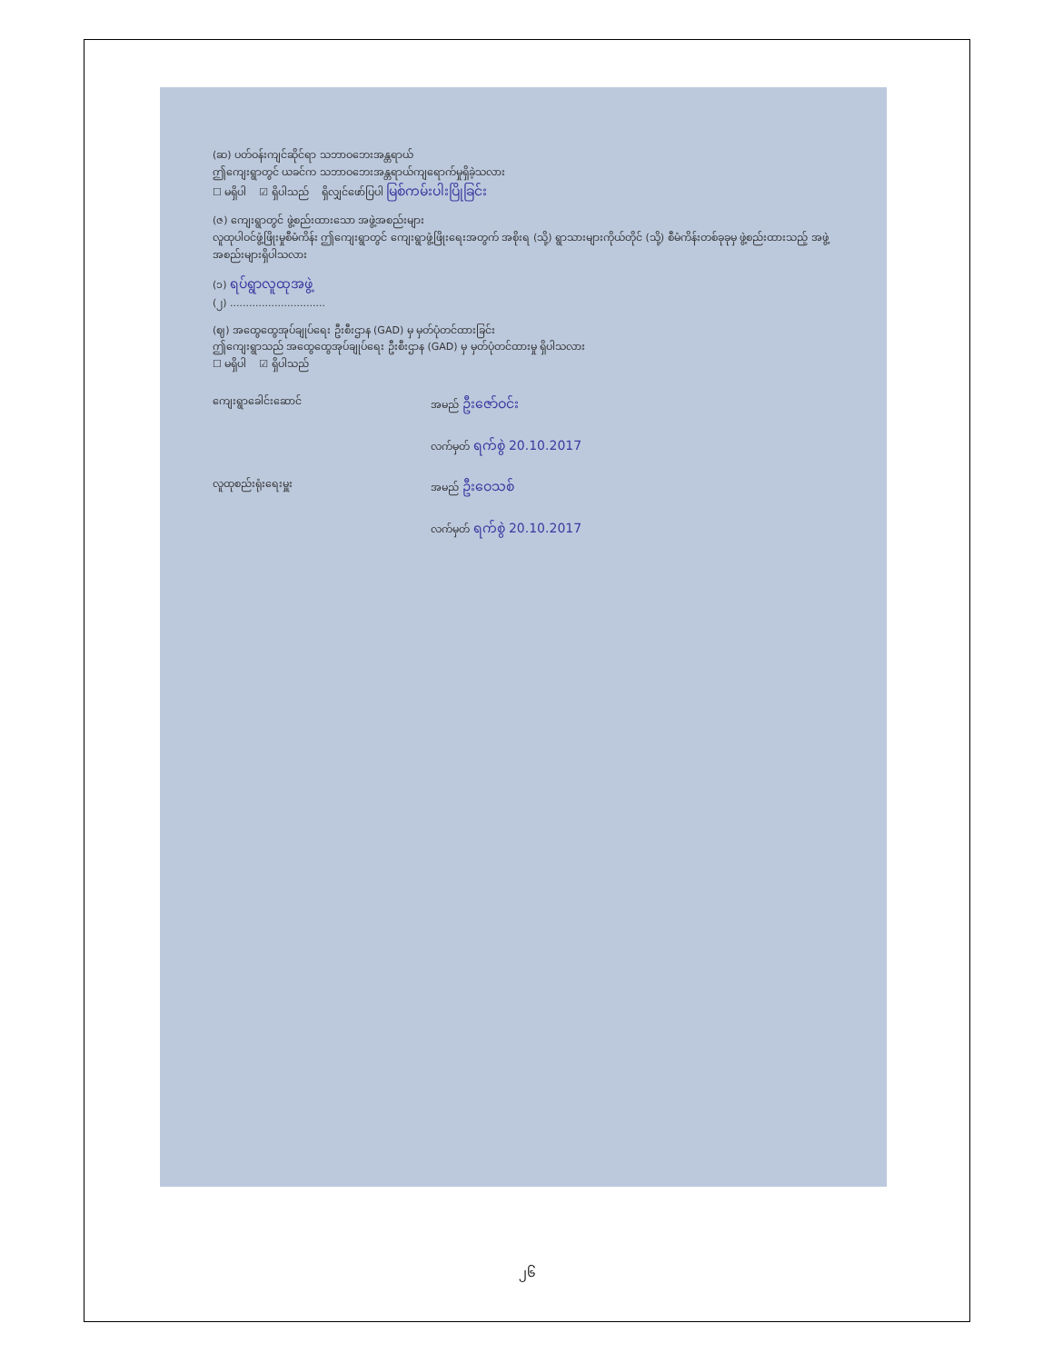(ဆ) ပတ်ဝန်းကျင်ဆိုင်ရာ သဘာဝဘေးအန္တရာယ်
ဤကျေးရွာတွင် ယခင်က သဘာဝဘေးအန္တရာယ်ကျရောက်မှုရှိခဲ့သလား
☐ မရှိပါ ☑ ရှိပါသည် ရှိလျှင်ဖော်ပြပါ မြစ်ကမ်းပါးပြိုခြင်း
(ဇ) ကျေးရွာတွင် ဖွဲ့စည်းထားသော အဖွဲ့အစည်းများ
လူထုပါဝင်ဖွံ့ဖြိုးမှုစီမံကိန်း ဤကျေးရွာတွင် ကျေးရွာဖွံ့ဖြိုးရေးအတွက် အစိုးရ (သို့) ရွာသားများကိုယ်တိုင် (သို့) စီမံကိန်းတစ်ခုခုမှ ဖွဲ့စည်းထားသည့် အဖွဲ့အစည်းများရှိပါသလား
(၁) ရပ်ရွာလူထုအဖွဲ့
(၂) ..............................
(ဈ) အထွေထွေအုပ်ချုပ်ရေး ဦးစီးဌာန (GAD) မှ မှတ်ပုံတင်ထားခြင်း
ဤကျေးရွာသည် အထွေထွေအုပ်ချုပ်ရေး ဦးစီးဌာန (GAD) မှ မှတ်ပုံတင်ထားမှု ရှိပါသလား
☐ မရှိပါ ☑ ရှိပါသည်
ကျေးရွာခေါင်းဆောင် အမည် ဦးဇော်ဝင်း
လက်မှတ် ရက်စွဲ 20.10.2017
လူထုစည်းရုံးရေးမှူး အမည် ဦးဝေသစ်
လက်မှတ် ရက်စွဲ 20.10.2017
၂၆